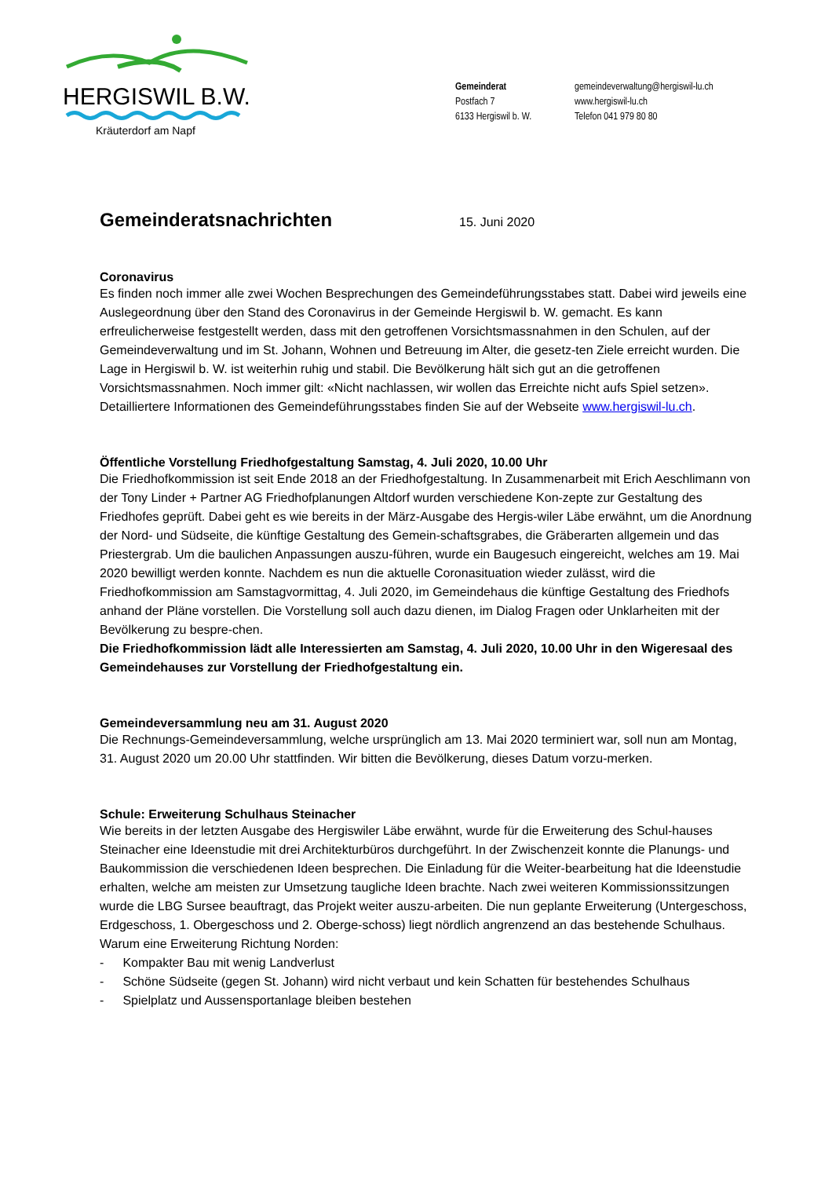HERGISWIL B.W.
Kräuterdorf am Napf
Gemeinderat
Postfach 7
6133 Hergiswil b. W.
gemeindeverwaltung@hergiswil-lu.ch
www.hergiswil-lu.ch
Telefon 041 979 80 80
Gemeinderatsnachrichten
15. Juni 2020
Coronavirus
Es finden noch immer alle zwei Wochen Besprechungen des Gemeindeführungsstabes statt. Dabei wird jeweils eine Auslegeordnung über den Stand des Coronavirus in der Gemeinde Hergiswil b. W. gemacht. Es kann erfreulicherweise festgestellt werden, dass mit den getroffenen Vorsichtsmassnahmen in den Schulen, auf der Gemeindeverwaltung und im St. Johann, Wohnen und Betreuung im Alter, die gesetz-ten Ziele erreicht wurden. Die Lage in Hergiswil b. W. ist weiterhin ruhig und stabil. Die Bevölkerung hält sich gut an die getroffenen Vorsichtsmassnahmen. Noch immer gilt: «Nicht nachlassen, wir wollen das Erreichte nicht aufs Spiel setzen».
Detailliertere Informationen des Gemeindeführungsstabes finden Sie auf der Webseite www.hergiswil-lu.ch.
Öffentliche Vorstellung Friedhofgestaltung Samstag, 4. Juli 2020, 10.00 Uhr
Die Friedhofkommission ist seit Ende 2018 an der Friedhofgestaltung. In Zusammenarbeit mit Erich Aeschlimann von der Tony Linder + Partner AG Friedhofplanungen Altdorf wurden verschiedene Kon-zepte zur Gestaltung des Friedhofes geprüft. Dabei geht es wie bereits in der März-Ausgabe des Hergis-wiler Läbe erwähnt, um die Anordnung der Nord- und Südseite, die künftige Gestaltung des Gemein-schaftsgrabes, die Gräberarten allgemein und das Priestergrab. Um die baulichen Anpassungen auszu-führen, wurde ein Baugesuch eingereicht, welches am 19. Mai 2020 bewilligt werden konnte. Nachdem es nun die aktuelle Coronasituation wieder zulässt, wird die Friedhofkommission am Samstagvormittag, 4. Juli 2020, im Gemeindehaus die künftige Gestaltung des Friedhofs anhand der Pläne vorstellen. Die Vorstellung soll auch dazu dienen, im Dialog Fragen oder Unklarheiten mit der Bevölkerung zu bespre-chen.
Die Friedhofkommission lädt alle Interessierten am Samstag, 4. Juli 2020, 10.00 Uhr in den Wigeresaal des Gemeindehauses zur Vorstellung der Friedhofgestaltung ein.
Gemeindeversammlung neu am 31. August 2020
Die Rechnungs-Gemeindeversammlung, welche ursprünglich am 13. Mai 2020 terminiert war, soll nun am Montag, 31. August 2020 um 20.00 Uhr stattfinden. Wir bitten die Bevölkerung, dieses Datum vorzu-merken.
Schule: Erweiterung Schulhaus Steinacher
Wie bereits in der letzten Ausgabe des Hergiswiler Läbe erwähnt, wurde für die Erweiterung des Schul-hauses Steinacher eine Ideenstudie mit drei Architekturbüros durchgeführt. In der Zwischenzeit konnte die Planungs- und Baukommission die verschiedenen Ideen besprechen. Die Einladung für die Weiter-bearbeitung hat die Ideenstudie erhalten, welche am meisten zur Umsetzung taugliche Ideen brachte. Nach zwei weiteren Kommissionssitzungen wurde die LBG Sursee beauftragt, das Projekt weiter auszu-arbeiten. Die nun geplante Erweiterung (Untergeschoss, Erdgeschoss, 1. Obergeschoss und 2. Oberge-schoss) liegt nördlich angrenzend an das bestehende Schulhaus. Warum eine Erweiterung Richtung Norden:
- Kompakter Bau mit wenig Landverlust
- Schöne Südseite (gegen St. Johann) wird nicht verbaut und kein Schatten für bestehendes Schulhaus
- Spielplatz und Aussensportanlage bleiben bestehen